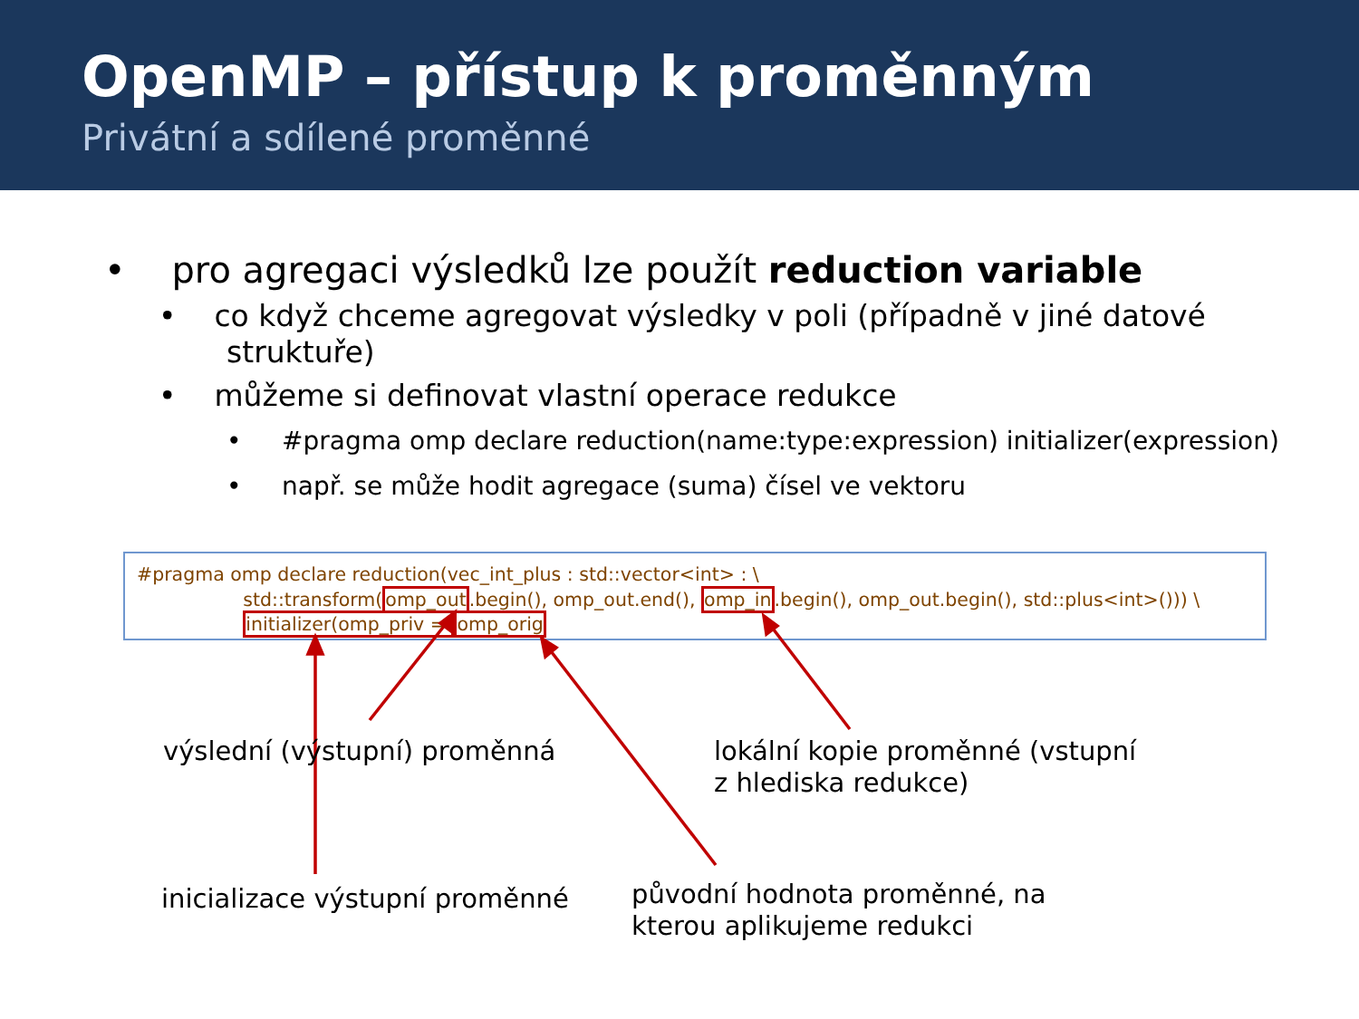OpenMP – přístup k proměnným
Privátní a sdílené proměnné
• pro agregaci výsledků lze použít reduction variable
• co když chceme agregovat výsledky v poli (případně v jiné datové struktuře)
• můžeme si definovat vlastní operace redukce
• #pragma omp declare reduction(name:type:expression) initializer(expression)
• např. se může hodit agregace (suma) čísel ve vektoru
#pragma omp declare reduction(vec_int_plus : std::vector<int> : \
std::transform(omp_out.begin(), omp_out.end(), omp_in.begin(), omp_out.begin(), std::plus<int>())) \
initializer(omp_priv = omp_orig
výslední (výstupní) proměnná
lokální kopie proměnné (vstupní
z hlediska redukce)
inicializace výstupní proměnné
původní hodnota proměnné, na
kterou aplikujeme redukci